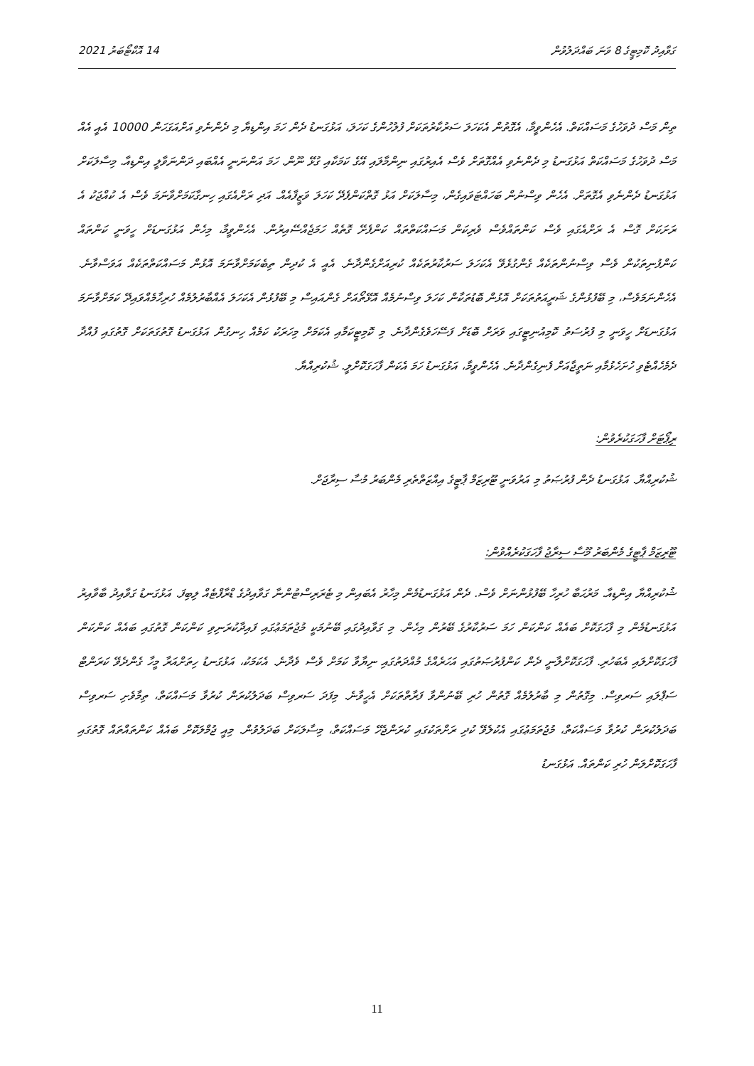ގަވާއިދު ކޮމިޓީގެ 8 ވަނަ ބައްދަލުވުން 14 އޮކްޓޯބަރު 2021
ތިން މަސް ދުވަހުގެ މަސައްކަތް. އެހެންވީމާ، އެގޮތުން އެކަހަލަ ސަރުކާރުތަކަށް ފުލުހުންގެ ކަހަލަ، އަޅުގަނޑު ދެން ހަމަ އިންޑިޔާ މި ދެންނެވި އަށްއަގަހަން 10000 އެއީ އެއް މަސް ދުވަހުގެ މަސައްކަތް އަޅުގަނޑު މި ދެންނެވި އެއްގޮތަށް ވެސް އެއިރުގައި ނިންމާލައި އޭގެ ކަމަކާއި ގުޅޭ ނޫން. ހަމަ އަންނަނީ އެއްބައި ދަންނަވާލީ އިންޑިއާ. މިސާލަކަށް އަޅުގަނޑު ދެންނެވި އެގޮތަށް. އެހެން ވިސްނުން ބަހައްޓަވައިގެން، މިސާލަކަށް އަޅު ގޮތްކަންފެދޭ ކަހަލަ ވަޒީފާއެއް. އަދި ރަށްއެގައި ހިނގާކަމަށްވާނަމަ ވެސް އެ ކުއްޖަކު އެ ރަށަކަށް ގޮސް އެ ރަށްއެގައި ވެސް ކަންތައްވެސް ވެރިކަން މަސައްކަތްތައް ކަންފެށޭ ގޮތެއް ހަމަޖެއްސޭއިރުން. އެހެންވީމާ، މިހެން އަޅުގަނޑަށް ހީވަނީ ކަންތައް ކަންފުނިތަކުން ވެސް ވިސްނުންތަކެއް ގެންގުޅެވޭ އެކަހަލަ ސަރުކާރުތަކެއް ކުރިއަށްގެންދާނެ. އެއީ އެ ކުދިން ތިބެކަމަށްވާނަމަ އޮޅުން މަސައްކަތްތަކެއް އަވަސްވާނެ. އެހެންނަމަވެސް، މި ބޭފުޅުންގެ ޝަރީއަތުތަކަށް އޮޅުން ބޮޑުތަކާން ކަހަލަ ވިސްނުމެއް އޮޅޭތޯއަށް ގެންއައިސް މި ބޭފުޅުން އެކަހަލަ އެއްބާރުލުމެއް ހުރިހާމެއްވައިދޭ ކަމަށްވާނަމަ އަޅުގަނޑަށް ހީވަނީ މި ފުރުސަތު ކޮމިއުނިޓީގައި ވަރަށް ބޮޑަށް ފަސޭހަވެގެންދާނެ. މި ކޮމިޓީކަމާއި އެކަމަށް މިހަރަކު ކަމެއް ހިނގުން އަޅުގަނޑު ގޮތުގަތަކަށް ގޮތުގައި ފުއްދާ ދެމެހެއްޓެވި ހުށަހެޅުމާއި ނަތީޖާއަށް ފެނިގެންދާނެ. އެހެންވީމާ، އަޅުގަނޑު ހަމަ އެކަން ފާހަގަކޮށްލީ. ޝުކުރިއްޔާ.
ރިޕޯޓަށް ފާހަގަކުރެވުން:
ޝުކުރިއްޔާ. އަޅުގަނޑު ދެން ފުރުޞަތު މި އަރުވަނީ ޓޫރިޒަމް ޕާޓީގެ އިއްޒަތްތެރި މެންބަރު މުސާ ސިރާޖަށް.
ޓޫރިޒަމް ޕާޓީގެ މެންބަރު މޫސާ ސިރާޖު ފާހަގަކުރެއްވުން:
ޝުކުރިއްޔާ އިންޑިއާ. މަރުޙަބާ ހުރިހާ ބޭފުޅުންނަށް ވެސް. ދެން އަޅުގަނޑުމެން މިހާރު އެބައިން މި ޓެރަރިސްޓުންނާ ގަވާއިދުގެ ޑްރާފްޓެއް ލިބިފަ. އަޅުގަނޑު ގަވާއިދު ބާވާއިރު އަޅުގަނޑުމެން މި ފާހަގަކޮށް ބައެއް ކަންކަން ހަމަ ސަރުކާރުގެ ބޭރުން މިހެން. މި ގަވާއިދުގައި ބޭނުމަކީ މުޖުތަމަޢުގައި ފައިދާކުރަނިވި ކަންކަން ގޮތުގައި ބައެއް ކަންކަން ފާހަގަކޮށްލައި އެބަހުރި. ފާހަގަކޮށްލާނީ ދެން ކަންފުރުޞަތުގައި އަހަރެއްގެ މުއްދަތުގައި ނިޔާވާ ކަމަށް ވެސް ވެދާނެ. އެކަމަކު، އަޅުގަނޑު ހިތަށްއަރާ މީހާ ގެންދެވޭ ކަރަންޓް ސަޕްލައި ސަރވިސް. މިގޮތުން މި ބާރުލުމެއް ގޮތުން ހުރި ބޭނުންވާ ފަރާތްތަކަށް އެހީވާނެ. މިފަދަ ސަރވިސް ބަދަލުކުރަން ކުރުވާ މަސައްކަތް، ތިމާވެށި ސަރވިސް ބަދަލުކުރަން ކުރުވާ މަސައްކަތް، މުޖުތަމަޢުގައި އެކުލެވޭ ކުދި ރަށްތަކުގައި ކުރަންޖެހޭ މަސައްކަތް، މިސާލަކަށް ބަދަލުވުން. މިއީ ޖުމްލަކޮށް ބައެއް ކަންތައްތައް ގޮތުގައި ފާހަގަކޮށްލަން ހުރި ކަންތައް. އަޅުގަނޑު
11